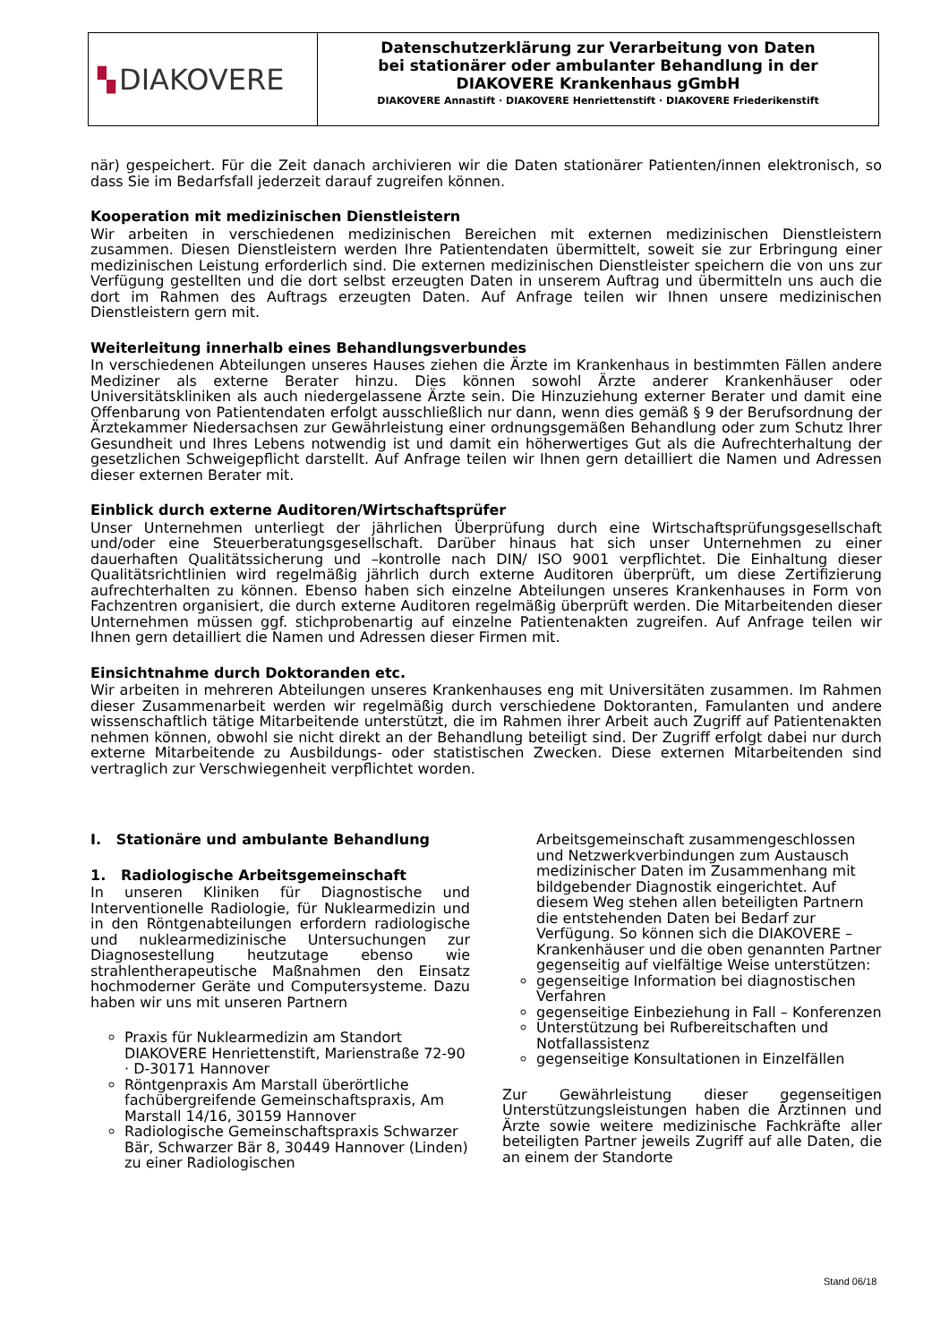▚ DIAKOVERE
Datenschutzerklärung zur Verarbeitung von Daten
bei stationärer oder ambulanter Behandlung in der
DIAKOVERE Krankenhaus gGmbH
DIAKOVERE Annastift · DIAKOVERE Henriettenstift · DIAKOVERE Friederikenstift
när) gespeichert. Für die Zeit danach archivieren wir die Daten stationärer Patienten/innen elektronisch, so dass Sie im Bedarfsfall jederzeit darauf zugreifen können.
Kooperation mit medizinischen Dienstleistern
Wir arbeiten in verschiedenen medizinischen Bereichen mit externen medizinischen Dienstleistern zusammen. Diesen Dienstleistern werden Ihre Patientendaten übermittelt, soweit sie zur Erbringung einer medizinischen Leistung erforderlich sind. Die externen medizinischen Dienstleister speichern die von uns zur Verfügung gestellten und die dort selbst erzeugten Daten in unserem Auftrag und übermitteln uns auch die dort im Rahmen des Auftrags erzeugten Daten. Auf Anfrage teilen wir Ihnen unsere medizinischen Dienstleistern gern mit.
Weiterleitung innerhalb eines Behandlungsverbundes
In verschiedenen Abteilungen unseres Hauses ziehen die Ärzte im Krankenhaus in bestimmten Fällen andere Mediziner als externe Berater hinzu. Dies können sowohl Ärzte anderer Krankenhäuser oder Universitätskliniken als auch niedergelassene Ärzte sein. Die Hinzuziehung externer Berater und damit eine Offenbarung von Patientendaten erfolgt ausschließlich nur dann, wenn dies gemäß § 9 der Berufsordnung der Ärztekammer Niedersachsen zur Gewährleistung einer ordnungsgemäßen Behandlung oder zum Schutz Ihrer Gesundheit und Ihres Lebens notwendig ist und damit ein höherwertiges Gut als die Aufrechterhaltung der gesetzlichen Schweigepflicht darstellt. Auf Anfrage teilen wir Ihnen gern detailliert die Namen und Adressen dieser externen Berater mit.
Einblick durch externe Auditoren/Wirtschaftsprüfer
Unser Unternehmen unterliegt der jährlichen Überprüfung durch eine Wirtschaftsprüfungsgesellschaft und/oder eine Steuerberatungsgesellschaft. Darüber hinaus hat sich unser Unternehmen zu einer dauerhaften Qualitätssicherung und –kontrolle nach DIN/ ISO 9001 verpflichtet. Die Einhaltung dieser Qualitätsrichtlinien wird regelmäßig jährlich durch externe Auditoren überprüft, um diese Zertifizierung aufrechterhalten zu können. Ebenso haben sich einzelne Abteilungen unseres Krankenhauses in Form von Fachzentren organisiert, die durch externe Auditoren regelmäßig überprüft werden. Die Mitarbeitenden dieser Unternehmen müssen ggf. stichprobenartig auf einzelne Patientenakten zugreifen. Auf Anfrage teilen wir Ihnen gern detailliert die Namen und Adressen dieser Firmen mit.
Einsichtnahme durch Doktoranden etc.
Wir arbeiten in mehreren Abteilungen unseres Krankenhauses eng mit Universitäten zusammen. Im Rahmen dieser Zusammenarbeit werden wir regelmäßig durch verschiedene Doktoranten, Famulanten und andere wissenschaftlich tätige Mitarbeitende unterstützt, die im Rahmen ihrer Arbeit auch Zugriff auf Patientenakten nehmen können, obwohl sie nicht direkt an der Behandlung beteiligt sind. Der Zugriff erfolgt dabei nur durch externe Mitarbeitende zu Ausbildungs- oder statistischen Zwecken. Diese externen Mitarbeitenden sind vertraglich zur Verschwiegenheit verpflichtet worden.
I. Stationäre und ambulante Behandlung
1. Radiologische Arbeitsgemeinschaft
In unseren Kliniken für Diagnostische und Interventionelle Radiologie, für Nuklearmedizin und in den Röntgenabteilungen erfordern radiologische und nuklearmedizinische Untersuchungen zur Diagnosestellung heutzutage ebenso wie strahlentherapeutische Maßnahmen den Einsatz hochmoderner Geräte und Computersysteme. Dazu haben wir uns mit unseren Partnern
Praxis für Nuklearmedizin am Standort DIAKOVERE Henriettenstift, Marienstraße 72-90 · D-30171 Hannover
Röntgenpraxis Am Marstall überörtliche fachübergreifende Gemeinschaftspraxis, Am Marstall 14/16, 30159 Hannover
Radiologische Gemeinschaftspraxis Schwarzer Bär, Schwarzer Bär 8, 30449 Hannover (Linden) zu einer Radiologischen
Arbeitsgemeinschaft zusammengeschlossen und Netzwerkverbindungen zum Austausch medizinischer Daten im Zusammenhang mit bildgebender Diagnostik eingerichtet. Auf diesem Weg stehen allen beteiligten Partnern die entstehenden Daten bei Bedarf zur Verfügung. So können sich die DIAKOVERE – Krankenhäuser und die oben genannten Partner gegenseitig auf vielfältige Weise unterstützen:
gegenseitige Information bei diagnostischen Verfahren
gegenseitige Einbeziehung in Fall – Konferenzen
Unterstützung bei Rufbereitschaften und Notfallassistenz
gegenseitige Konsultationen in Einzelfällen
Zur Gewährleistung dieser gegenseitigen Unterstützungsleistungen haben die Ärztinnen und Ärzte sowie weitere medizinische Fachkräfte aller beteiligten Partner jeweils Zugriff auf alle Daten, die an einem der Standorte
Stand 06/18